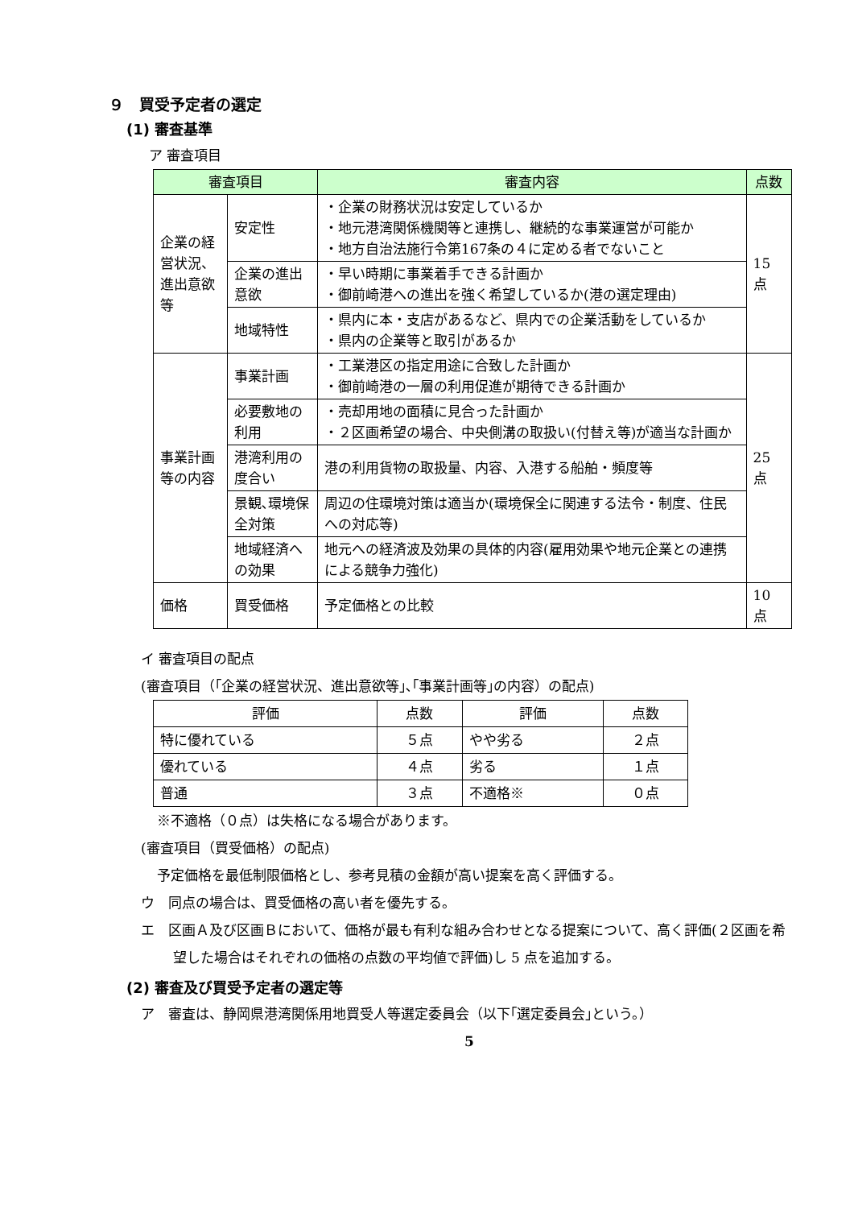９　買受予定者の選定
(1) 審査基準
ア 審査項目
| 審査項目 | | 審査内容 | 点数 |
| --- | --- | --- | --- |
| 企業の経営状況、進出意欲等 | 安定性 | ・企業の財務状況は安定しているか ・地元港湾関係機関等と連携し、継続的な事業運営が可能か ・地方自治法施行令第167条の４に定める者でないこと | 15 点 |
| | 企業の進出意欲 | ・早い時期に事業着手できる計画か ・御前崎港への進出を強く希望しているか(港の選定理由) | |
| | 地域特性 | ・県内に本・支店があるなど、県内での企業活動をしているか ・県内の企業等と取引があるか | |
| 事業計画等の内容 | 事業計画 | ・工業港区の指定用途に合致した計画か ・御前崎港の一層の利用促進が期待できる計画か | 25 点 |
| | 必要敷地の利用 | ・売却用地の面積に見合った計画か ・２区画希望の場合、中央側溝の取扱い(付替え等)が適当な計画か | |
| | 港湾利用の度合い | 港の利用貨物の取扱量、内容、入港する船舶・頻度等 | |
| | 景観､環境保全対策 | 周辺の住環境対策は適当か(環境保全に関連する法令・制度、住民への対応等) | |
| | 地域経済への効果 | 地元への経済波及効果の具体的内容(雇用効果や地元企業との連携による競争力強化) | |
| 価格 | 買受価格 | 予定価格との比較 | 10 点 |
イ 審査項目の配点
(審査項目（｢企業の経営状況、進出意欲等｣､｢事業計画等｣の内容）の配点)
| 評価 | 点数 | 評価 | 点数 |
| 特に優れている | ５点 | やや劣る | ２点 |
| 優れている | ４点 | 劣る | １点 |
| 普通 | ３点 | 不適格※ | ０点 |
※不適格（０点）は失格になる場合があります。
(審査項目（買受価格）の配点)
予定価格を最低制限価格とし、参考見積の金額が高い提案を高く評価する。
ウ　同点の場合は、買受価格の高い者を優先する。
エ　区画Ａ及び区画Ｂにおいて、価格が最も有利な組み合わせとなる提案について、高く評価(２区画を希望した場合はそれぞれの価格の点数の平均値で評価)し 5 点を追加する。
(2) 審査及び買受予定者の選定等
ア　審査は、静岡県港湾関係用地買受人等選定委員会（以下｢選定委員会｣という。）
5